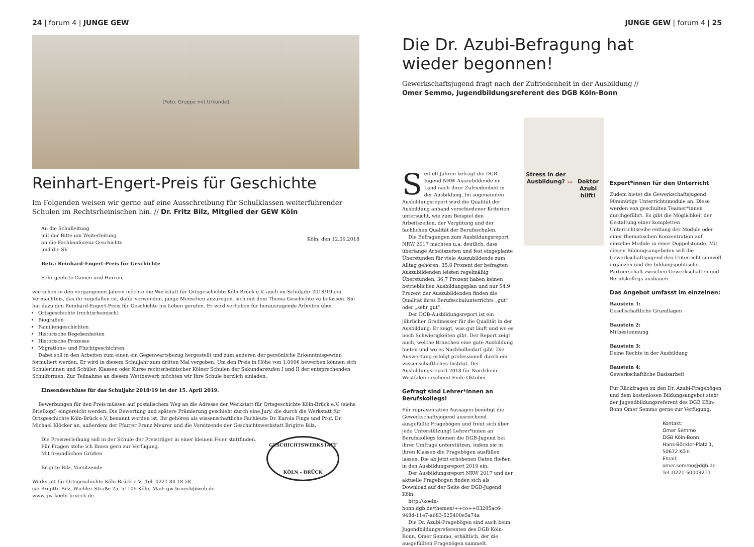24 | forum 4 | JUNGE GEW
[Foto: Gruppe mit Urkunde]
Reinhart-Engert-Preis für Geschichte
Im Folgenden weisen wir gerne auf eine Ausschreibung für Schulklassen weiterführender Schulen im Rechtsrheinischen hin. // Dr. Fritz Bilz, Mitglied der GEW Köln
An die Schulleitung
mit der Bitte um Weiterleitung
an die Fachkonferenz Geschichte
und die SV
Köln, den 12.09.2018
Betr.: Reinhard-Engert-Preis für Geschichte
Sehr geehrte Damen und Herren,
wie schon in den vergangenen Jahren möchte die Werkstatt für Ortsgeschichte Köln-Brück e.V. auch im Schuljahr 2018/19 ein Vermächtnis, das ihr zugefallen ist, dafür verwenden, junge Menschen anzuregen, sich mit dem Thema Geschichte zu befassen. Sie hat dazu den Reinhard-Engert-Preis für Geschichte ins Leben gerufen. Er wird verliehen für herausragende Arbeiten über
Ortsgeschichte (rechtsrheinisch)
Biografien
Familiengeschichten
Historische Begebenheiten
Historische Prozesse
Migrations- und Fluchtgeschichten.
Dabei soll in den Arbeiten zum einen ein Gegenwartsbezug hergestellt und zum anderen der persönliche Erkenntnisgewinn formuliert werden. Er wird in diesem Schuljahr zum dritten Mal vergeben. Um den Preis in Höhe von 1.000€ bewerben können sich Schülerinnen und Schüler, Klassen oder Kurse rechtsrheinischer Kölner Schulen der Sekundarstufen I und II der entsprechenden Schulformen. Zur Teilnahme an diesem Wettbewerb möchten wir Ihre Schule herzlich einladen.
Einsendeschluss für das Schuljahr 2018/19 ist der 15. April 2019.
Bewerbungen für den Preis müssen auf postalischem Weg an die Adresse der Werkstatt für Ortsgeschichte Köln-Brück e.V. (siehe Briefkopf) eingereicht werden. Die Bewertung und spätere Prämierung geschieht durch eine Jury, die durch die Werkstatt für Ortsgeschichte Köln-Brück e.V. benannt worden ist. Ihr gehören als wissenschaftliche Fachleute Dr. Karola Fings und Prof. Dr. Michael Klöcker an, außerdem der Pfarrer Franz Meurer und die Vorsitzende der Geschichtswerkstatt Brigitte Bilz.
Die Preisverleihung soll in der Schule der Preisträger in einer kleinen Feier stattfinden.
Für Fragen stehe ich Ihnen gern zur Verfügung.
Mit freundlichen Grüßen
Brigitte Bilz, Vorsitzende
Werkstatt für Ortsgeschichte Köln-Brück e.V. ,Tel. 0221 84 18 58
c/o Brigitte Bilz, Wiehler Straße 25, 51109 Köln, Mail: gw-brueck@web.de
www.gw-koeln-brueck.de
GESCHICHTSWERKSTATT
KÖLN - BRÜCK
JUNGE GEW | forum 4 | 25
Die Dr. Azubi-Befragung hat
wieder begonnen!
Gewerkschaftsjugend fragt nach der Zufriedenheit in der Ausbildung //
Omer Semmo, Jugendbildungsreferent des DGB Köln-Bonn
Seit elf Jahren befragt die DGB-Jugend NRW Auszubildende im Land nach ihrer Zufriedenheit in der Ausbildung. Im sogenannten Ausbildungsreport wird die Qualität der Ausbildung anhand verschiedener Kriterien untersucht, wie zum Beispiel den Arbeitszeiten, der Vergütung und der fachlichen Qualität der Berufsschulen.
Die Befragungen zum Ausbildungsreport NRW 2017 machten u.a. deutlich, dass überlange Arbeitszeiten und fest eingeplante Überstunden für viele Auszubildende zum Alltag gehören: 35,8 Prozent der befragten Auszubildenden leisten regelmäßig Überstunden. 36,7 Prozent haben keinen betrieblichen Ausbildungsplan und nur 54,9 Prozent der Auszubildenden finden die Qualität ihres Berufsschulunterrichts „gut“ oder „sehr gut“.
Der DGB-Ausbildungsreport ist ein jährlicher Gradmesser für die Qualität in der Ausbildung. Er zeigt, was gut läuft und wo es noch Schwierigkeiten gibt. Der Report zeigt auch, welche Branchen eine gute Ausbildung bieten und wo es Nachholbedarf gibt. Die Auswertung erfolgt professionell durch ein wissenschaftliches Institut. Der Ausbildungsreport 2018 für Nordrhein-Westfalen erscheint Ende Oktober.
Gefragt sind Lehrer*innen an Berufskollegs!
Für repräsentative Aussagen benötigt die Gewerkschaftsjugend ausreichend ausgefüllte Fragebögen und freut sich über jede Unterstützung! Lehrer*innen an Berufskollegs können die DGB-Jugend bei ihrer Umfrage unterstützen, indem sie in ihren Klassen die Fragebögen ausfüllen lassen. Die ab jetzt erhobenen Daten fließen in den Ausbildungsreport 2019 ein.
Der Ausbildungsreport NRW 2017 und der aktuelle Fragebogen finden sich als Download auf der Seite der DGB-Jugend Köln:
http://koeln-bonn.dgb.de/themen/++co++83285ac6-948d-11e7-a683-525400e5a74a
Die Dr. Azubi-Fragebögen sind auch beim Jugendbildungsreferenten des DGB Köln-Bonn, Omer Semmo, erhältlich, der die ausgefüllten Fragebögen sammelt.
Stress in der Ausbildung?
▭
Doktor Azubi hilft!
Expert*innen für den Unterricht
Zudem bietet die Gewerkschaftsjugend 90minütige Unterrichtsmodule an. Diese werden von geschulten Teamer*innen durchgeführt. Es gibt die Möglichkeit der Gestaltung einer kompletten Unterrichtsreihe entlang der Module oder einer thematischen Konzentration auf einzelne Module in einer Doppelstunde. Mit diesen Bildungsangeboten will die Gewerkschaftsjugend den Unterricht sinnvoll ergänzen und die bildungspolitische Partnerschaft zwischen Gewerkschaften und Berufskollegs ausbauen.
Das Angebot umfasst im einzelnen:
Baustein 1:
Gesellschaftliche Grundlagen
Baustein 2:
Mitbestimmung
Baustein 3:
Deine Rechte in der Ausbildung
Baustein 4:
Gewerkschaftliche Basisarbeit
Für Rückfragen zu den Dr. Azubi-Fragebögen und dem kostenlosen Bildungsangebot steht der Jugendbildungsreferent des DGB Köln-Bonn Omer Semmo gerne zur Verfügung.
Kontakt:
Omer Semmo
DGB Köln-Bonn
Hans-Böckler-Platz 1, 50672 Köln
Email: omer.semmo@dgb.de
Tel.:0221-50003211